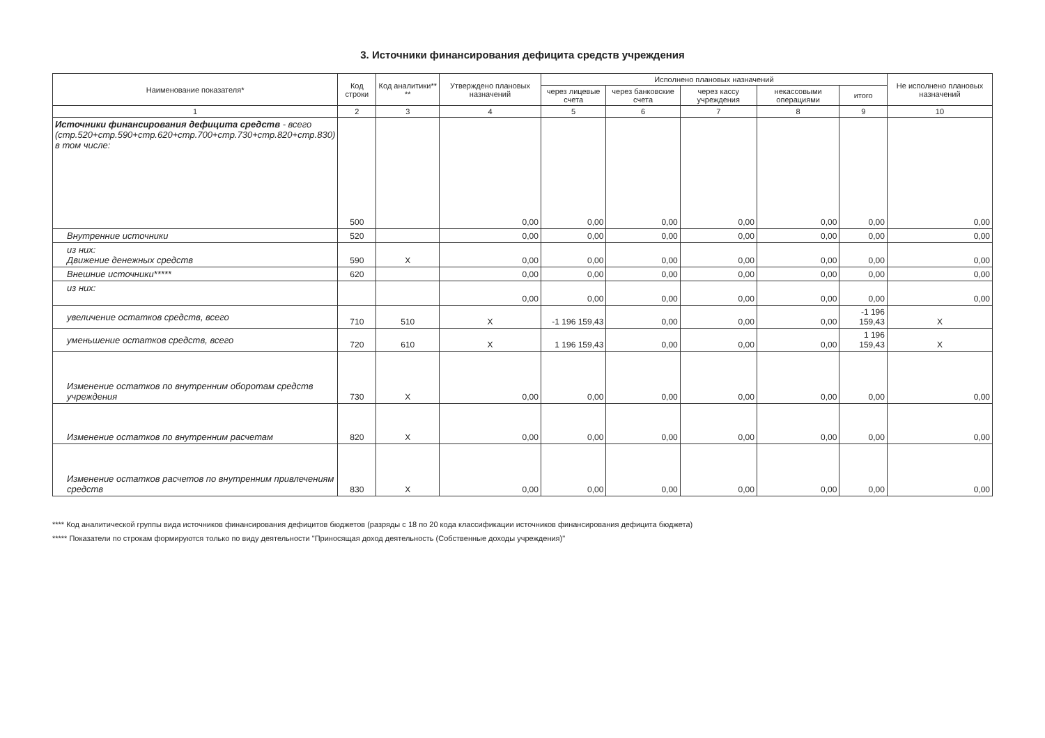3. Источники финансирования дефицита средств учреждения
| Наименование показателя* | Код строки | Код аналитики** ** | Утверждено плановых назначений | Исполнено плановых назначений | | | | | Не исполнено плановых назначений |
| --- | --- | --- | --- | --- | --- | --- | --- | --- | --- |
| | | | | через лицевые счета | через банковские счета | через кассу учреждения | некассовыми операциями | итого | |
| 1 | 2 | 3 | 4 | 5 | 6 | 7 | 8 | 9 | 10 |
| Источники финансирования дефицита средств - всего (стр.520+стр.590+стр.620+стр.700+стр.730+стр.820+стр.830) в том числе: | 500 | | 0,00 | 0,00 | 0,00 | 0,00 | 0,00 | 0,00 | 0,00 |
| Внутренние источники | 520 | | 0,00 | 0,00 | 0,00 | 0,00 | 0,00 | 0,00 | 0,00 |
| из них: Движение денежных средств | 590 | X | 0,00 | 0,00 | 0,00 | 0,00 | 0,00 | 0,00 | 0,00 |
| Внешние источники***** | 620 | | 0,00 | 0,00 | 0,00 | 0,00 | 0,00 | 0,00 | 0,00 |
| из них: | | | 0,00 | 0,00 | 0,00 | 0,00 | 0,00 | 0,00 | 0,00 |
| увеличение остатков средств, всего | 710 | 510 | X | -1 196 159,43 | 0,00 | 0,00 | 0,00 | -1 196 159,43 | X |
| уменьшение остатков средств, всего | 720 | 610 | X | 1 196 159,43 | 0,00 | 0,00 | 0,00 | 1 196 159,43 | X |
| Изменение остатков по внутренним оборотам средств учреждения | 730 | X | 0,00 | 0,00 | 0,00 | 0,00 | 0,00 | 0,00 | 0,00 |
| Изменение остатков по внутренним расчетам | 820 | X | 0,00 | 0,00 | 0,00 | 0,00 | 0,00 | 0,00 | 0,00 |
| Изменение остатков расчетов по внутренним привлечениям средств | 830 | X | 0,00 | 0,00 | 0,00 | 0,00 | 0,00 | 0,00 | 0,00 |
**** Код аналитической группы вида источников финансирования дефицитов бюджетов (разряды с 18 по 20 кода классификации источников финансирования дефицита бюджета)
***** Показатели по строкам формируются только по виду деятельности "Приносящая доход деятельность (Собственные доходы учреждения)"